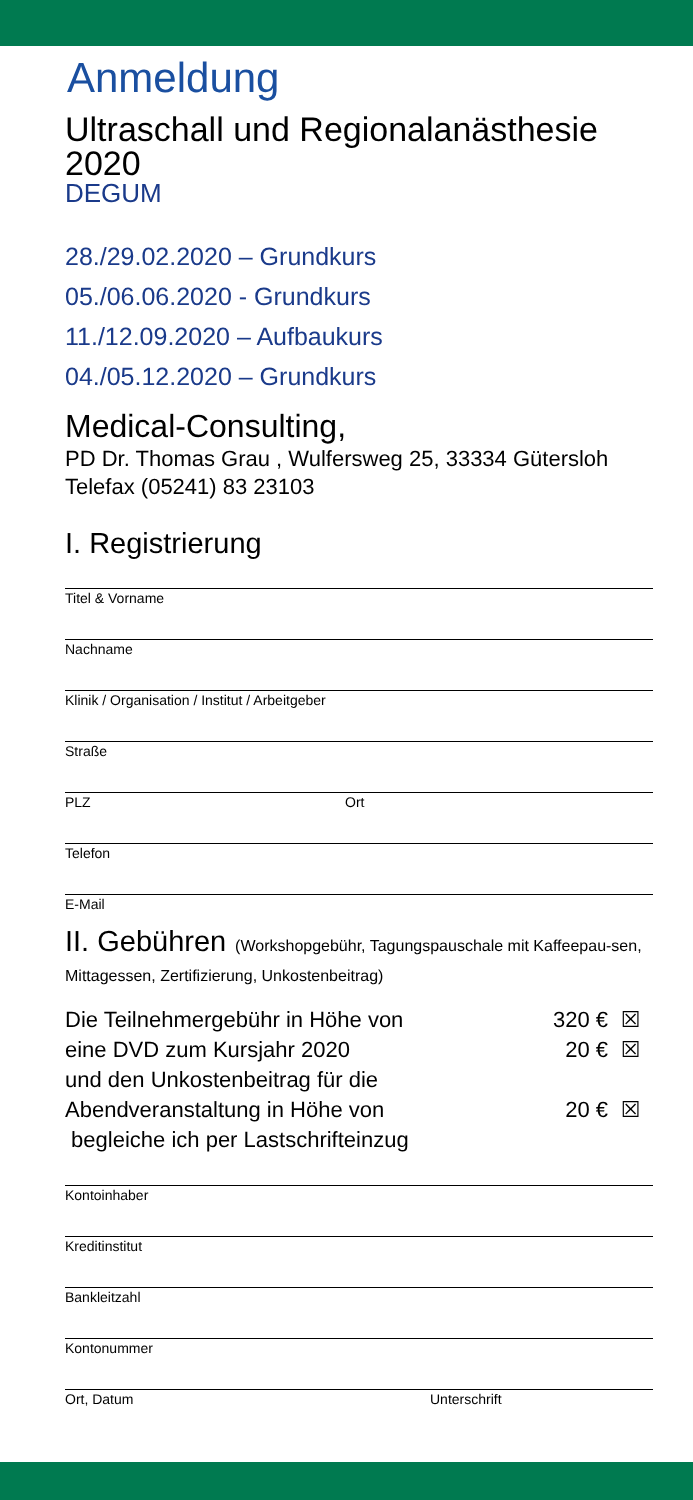Anmeldung
Ultraschall und Regionalanästhesie 2020
DEGUM
28./29.02.2020 – Grundkurs
05./06.06.2020 - Grundkurs
11./12.09.2020 – Aufbaukurs
04./05.12.2020 – Grundkurs
Medical-Consulting,
PD Dr. Thomas Grau , Wulfersweg 25, 33334 Gütersloh
Telefax (05241) 83 23103
I. Registrierung
Titel & Vorname
Nachname
Klinik / Organisation / Institut / Arbeitgeber
Straße
PLZ Ort
Telefon
E-Mail
II. Gebühren (Workshopgebühr, Tagungspauschale mit Kaffeepau-sen, Mittagessen, Zertifizierung, Unkostenbeitrag)
Die Teilnehmergebühr in Höhe von 320 € ☒
eine DVD zum Kursjahr 2020 20 € ☒
und den Unkostenbeitrag für die
Abendveranstaltung in Höhe von 20 € ☒
begleiche ich per Lastschrifteinzug
Kontoinhaber
Kreditinstitut
Bankleitzahl
Kontonummer
Ort, Datum Unterschrift